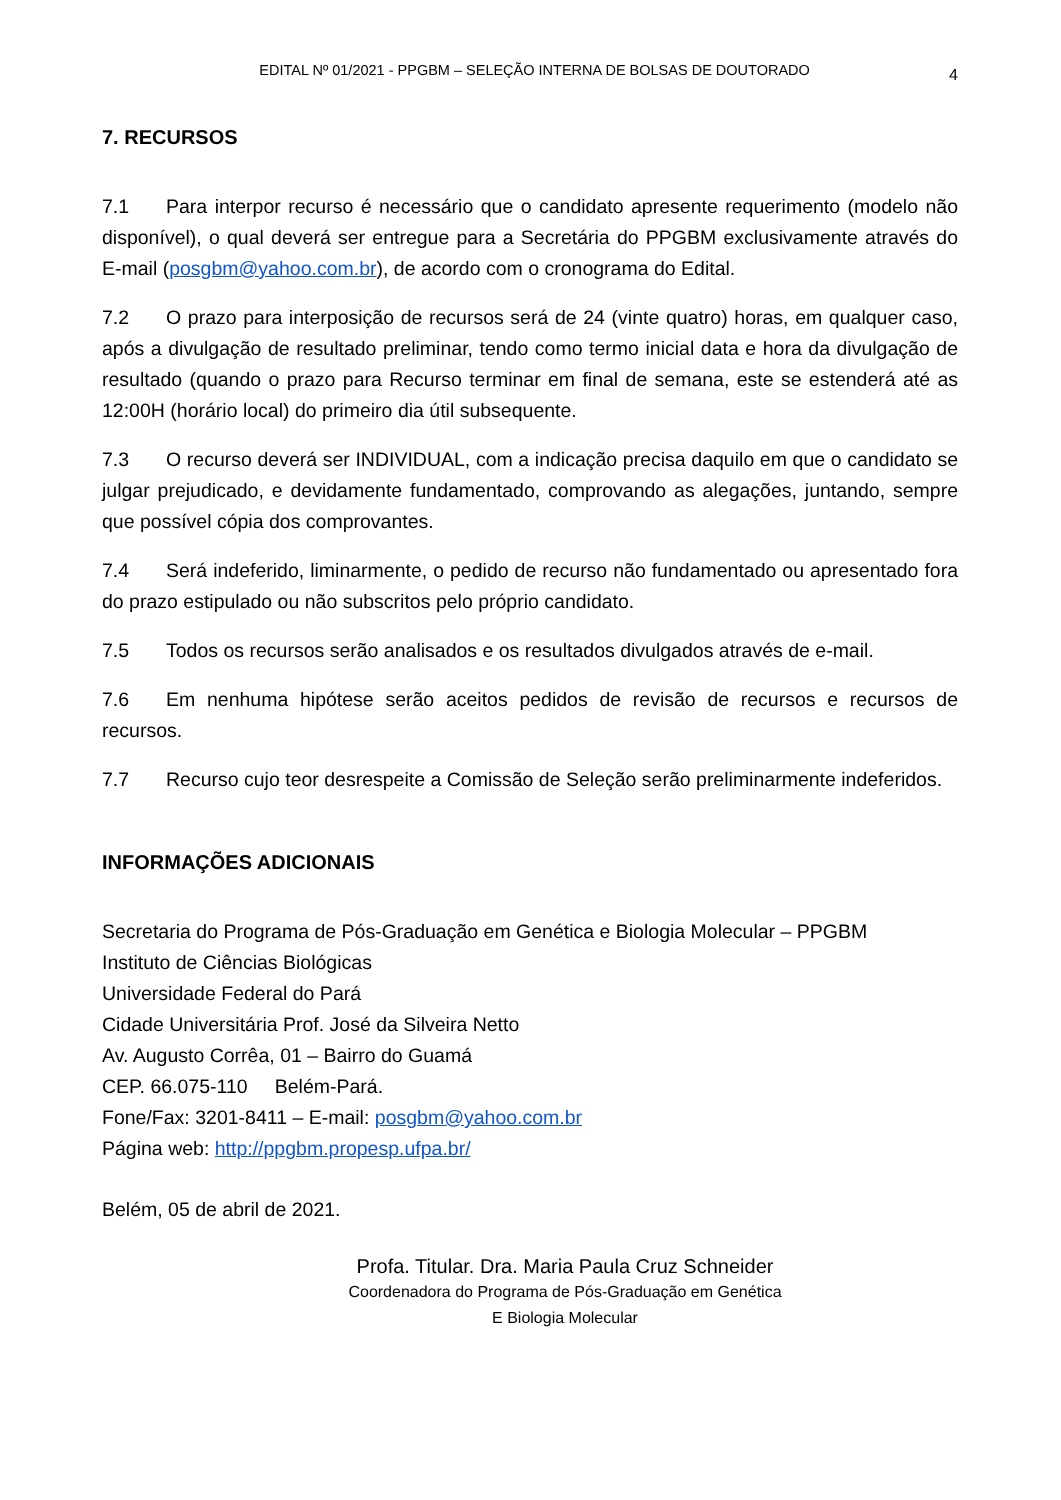EDITAL Nº 01/2021 - PPGBM – SELEÇÃO INTERNA DE BOLSAS DE DOUTORADO 4
7. RECURSOS
7.1 Para interpor recurso é necessário que o candidato apresente requerimento (modelo não disponível), o qual deverá ser entregue para a Secretária do PPGBM exclusivamente através do E-mail (posgbm@yahoo.com.br), de acordo com o cronograma do Edital.
7.2 O prazo para interposição de recursos será de 24 (vinte quatro) horas, em qualquer caso, após a divulgação de resultado preliminar, tendo como termo inicial data e hora da divulgação de resultado (quando o prazo para Recurso terminar em final de semana, este se estenderá até as 12:00H (horário local) do primeiro dia útil subsequente.
7.3 O recurso deverá ser INDIVIDUAL, com a indicação precisa daquilo em que o candidato se julgar prejudicado, e devidamente fundamentado, comprovando as alegações, juntando, sempre que possível cópia dos comprovantes.
7.4 Será indeferido, liminarmente, o pedido de recurso não fundamentado ou apresentado fora do prazo estipulado ou não subscritos pelo próprio candidato.
7.5 Todos os recursos serão analisados e os resultados divulgados através de e-mail.
7.6 Em nenhuma hipótese serão aceitos pedidos de revisão de recursos e recursos de recursos.
7.7 Recurso cujo teor desrespeite a Comissão de Seleção serão preliminarmente indeferidos.
INFORMAÇÕES ADICIONAIS
Secretaria do Programa de Pós-Graduação em Genética e Biologia Molecular – PPGBM
Instituto de Ciências Biológicas
Universidade Federal do Pará
Cidade Universitária Prof. José da Silveira Netto
Av. Augusto Corrêa, 01 – Bairro do Guamá
CEP. 66.075-110 Belém-Pará.
Fone/Fax: 3201-8411 – E-mail: posgbm@yahoo.com.br
Página web: http://ppgbm.propesp.ufpa.br/
Belém, 05 de abril de 2021.
Profa. Titular. Dra. Maria Paula Cruz Schneider
Coordenadora do Programa de Pós-Graduação em Genética
E Biologia Molecular